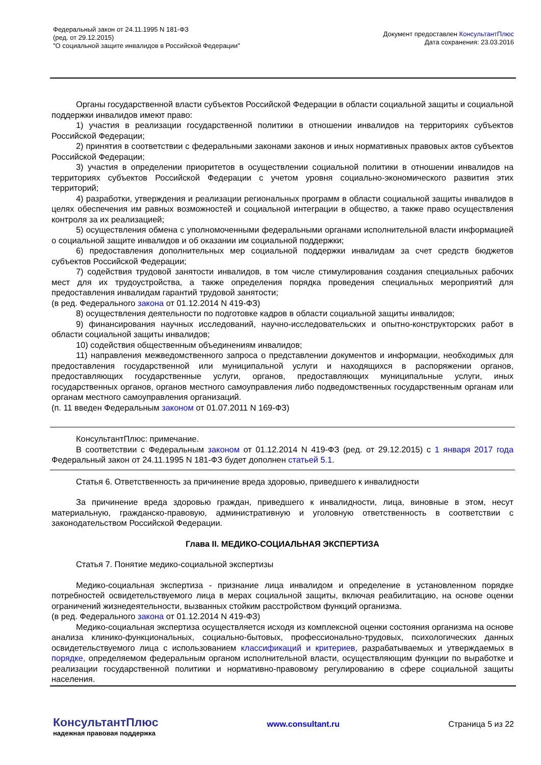Федеральный закон от 24.11.1995 N 181-ФЗ
(ред. от 29.12.2015)
"О социальной защите инвалидов в Российской Федерации"
Документ предоставлен КонсультантПлюс
Дата сохранения: 23.03.2016
Органы государственной власти субъектов Российской Федерации в области социальной защиты и социальной поддержки инвалидов имеют право:
1) участия в реализации государственной политики в отношении инвалидов на территориях субъектов Российской Федерации;
2) принятия в соответствии с федеральными законами законов и иных нормативных правовых актов субъектов Российской Федерации;
3) участия в определении приоритетов в осуществлении социальной политики в отношении инвалидов на территориях субъектов Российской Федерации с учетом уровня социально-экономического развития этих территорий;
4) разработки, утверждения и реализации региональных программ в области социальной защиты инвалидов в целях обеспечения им равных возможностей и социальной интеграции в общество, а также право осуществления контроля за их реализацией;
5) осуществления обмена с уполномоченными федеральными органами исполнительной власти информацией о социальной защите инвалидов и об оказании им социальной поддержки;
6) предоставления дополнительных мер социальной поддержки инвалидам за счет средств бюджетов субъектов Российской Федерации;
7) содействия трудовой занятости инвалидов, в том числе стимулирования создания специальных рабочих мест для их трудоустройства, а также определения порядка проведения специальных мероприятий для предоставления инвалидам гарантий трудовой занятости;
(в ред. Федерального закона от 01.12.2014 N 419-ФЗ)
8) осуществления деятельности по подготовке кадров в области социальной защиты инвалидов;
9) финансирования научных исследований, научно-исследовательских и опытно-конструкторских работ в области социальной защиты инвалидов;
10) содействия общественным объединениям инвалидов;
11) направления межведомственного запроса о представлении документов и информации, необходимых для предоставления государственной или муниципальной услуги и находящихся в распоряжении органов, предоставляющих государственные услуги, органов, предоставляющих муниципальные услуги, иных государственных органов, органов местного самоуправления либо подведомственных государственным органам или органам местного самоуправления организаций.
(п. 11 введен Федеральным законом от 01.07.2011 N 169-ФЗ)
КонсультантПлюс: примечание.
В соответствии с Федеральным законом от 01.12.2014 N 419-ФЗ (ред. от 29.12.2015) с 1 января 2017 года Федеральный закон от 24.11.1995 N 181-ФЗ будет дополнен статьей 5.1.
Статья 6. Ответственность за причинение вреда здоровью, приведшего к инвалидности
За причинение вреда здоровью граждан, приведшего к инвалидности, лица, виновные в этом, несут материальную, гражданско-правовую, административную и уголовную ответственность в соответствии с законодательством Российской Федерации.
Глава II. МЕДИКО-СОЦИАЛЬНАЯ ЭКСПЕРТИЗА
Статья 7. Понятие медико-социальной экспертизы
Медико-социальная экспертиза - признание лица инвалидом и определение в установленном порядке потребностей освидетельствуемого лица в мерах социальной защиты, включая реабилитацию, на основе оценки ограничений жизнедеятельности, вызванных стойким расстройством функций организма.
(в ред. Федерального закона от 01.12.2014 N 419-ФЗ)
Медико-социальная экспертиза осуществляется исходя из комплексной оценки состояния организма на основе анализа клинико-функциональных, социально-бытовых, профессионально-трудовых, психологических данных освидетельствуемого лица с использованием классификаций и критериев, разрабатываемых и утверждаемых в порядке, определяемом федеральным органом исполнительной власти, осуществляющим функции по выработке и реализации государственной политики и нормативно-правовому регулированию в сфере социальной защиты населения.
КонсультантПлюс
надежная правовая поддержка
www.consultant.ru Страница 5 из 22